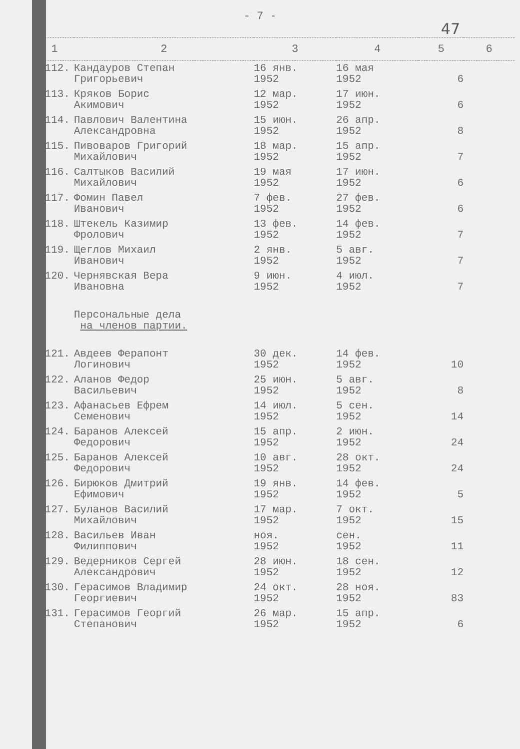- 7 -
47
| 1 | 2 | 3 | 4 | 5 | 6 |
| --- | --- | --- | --- | --- | --- |
| 112. | Кандауров Степан Григорьевич | 16 янв. 1952 | 16 мая 1952 | 6 | |
| 113. | Кряков Борис Акимович | 12 мар. 1952 | 17 июн. 1952 | 6 | |
| 114. | Павлович Валентина Александровна | 15 июн. 1952 | 26 апр. 1952 | 8 | |
| 115. | Пивоваров Григорий Михайлович | 18 мар. 1952 | 15 апр. 1952 | 7 | |
| 116. | Салтыков Василий Михайлович | 19 мая 1952 | 17 июн. 1952 | 6 | |
| 117. | Фомин Павел Иванович | 7 фев. 1952 | 27 фев. 1952 | 6 | |
| 118. | Штекель Казимир Фролович | 13 фев. 1952 | 14 фев. 1952 | 7 | |
| 119. | Щеглов Михаил Иванович | 2 янв. 1952 | 5 авг. 1952 | 7 | |
| 120. | Чернявская Вера Ивановна | 9 июн. 1952 | 4 июл. 1952 | 7 | |
| | Персональные дела на членов партии. | | | | |
| 121. | Авдеев Ферапонт Логинович | 30 дек. 1952 | 14 фев. 1952 | 10 | |
| 122. | Аланов Федор Васильевич | 25 июн. 1952 | 5 авг. 1952 | 8 | |
| 123. | Афанасьев Ефрем Семенович | 14 июл. 1952 | 5 сен. 1952 | 14 | |
| 124. | Баранов Алексей Федорович | 15 апр. 1952 | 2 июн. 1952 | 24 | |
| 125. | Баранов Алексей Федорович | 10 авг. 1952 | 28 окт. 1952 | 24 | |
| 126. | Бирюков Дмитрий Ефимович | 19 янв. 1952 | 14 фев. 1952 | 5 | |
| 127. | Буланов Василий Михайлович | 17 мар. 1952 | 7 окт. 1952 | 15 | |
| 128. | Васильев Иван Филиппович | ноя. 1952 | сен. 1952 | 11 | |
| 129. | Ведерников Сергей Александрович | 28 июн. 1952 | 18 сен. 1952 | 12 | |
| 130. | Герасимов Владимир Георгиевич | 24 окт. 1952 | 28 ноя. 1952 | 83 | |
| 131. | Герасимов Георгий Степанович | 26 мар. 1952 | 15 апр. 1952 | 6 | |